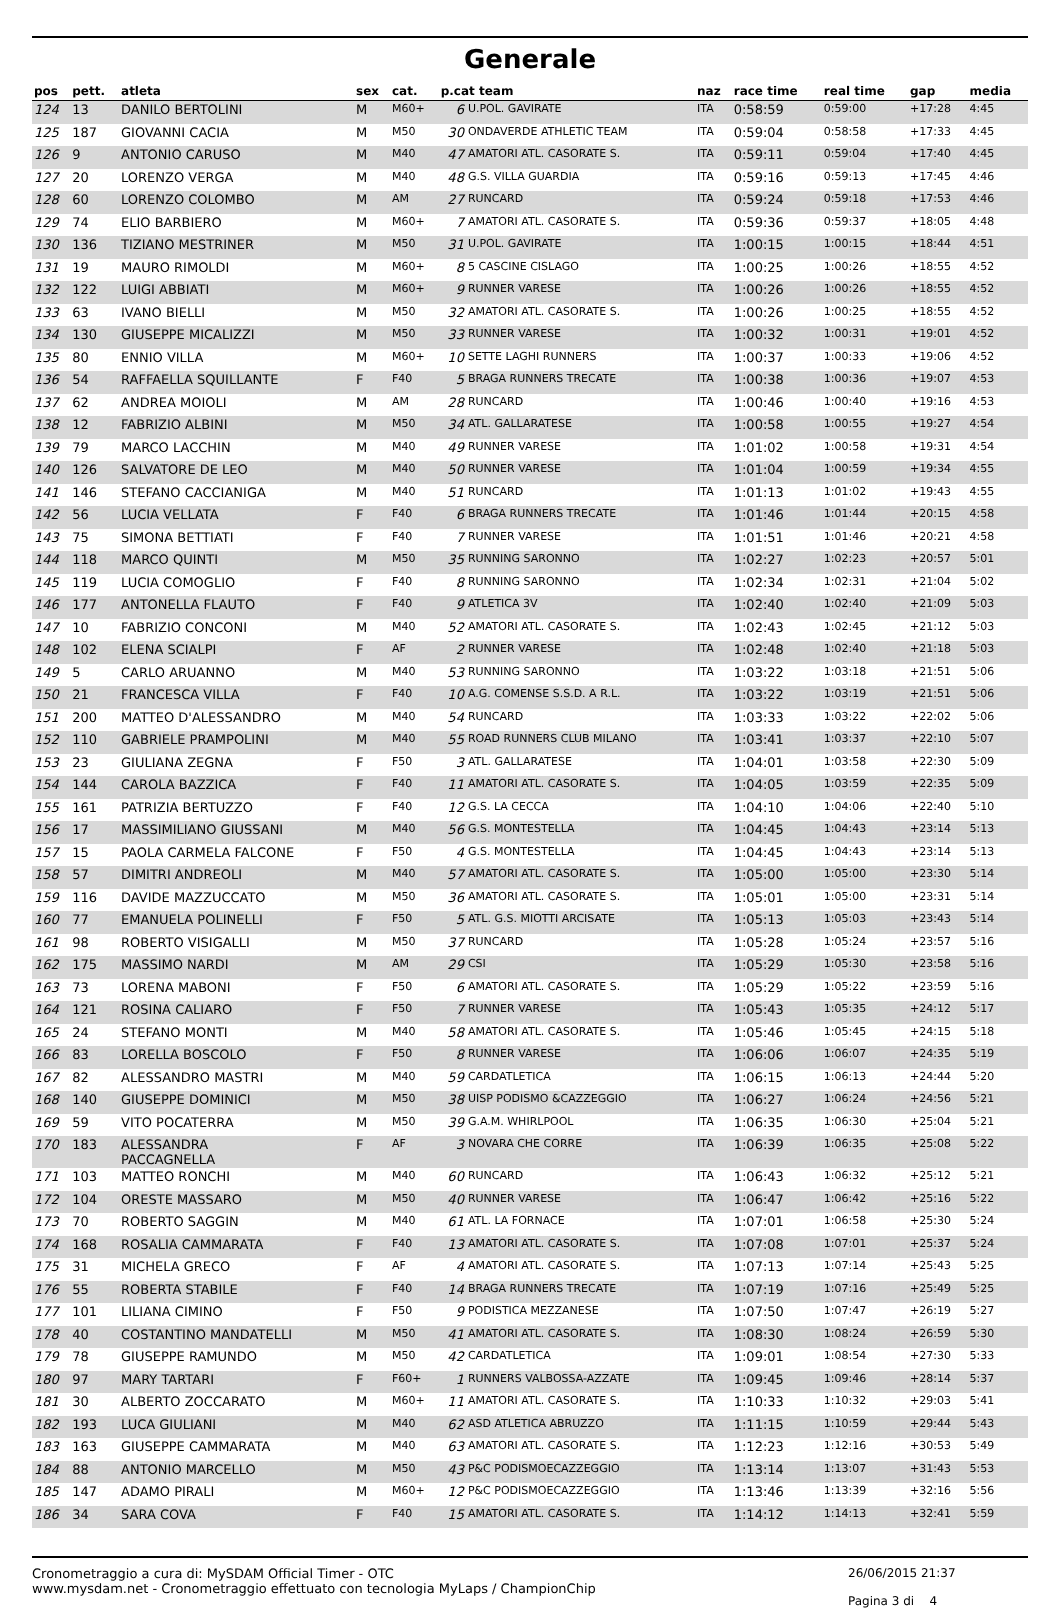Generale
| pos | pett. | atleta | sex | cat. | p.cat team | | naz | race time | real time | gap | media |
| --- | --- | --- | --- | --- | --- | --- | --- | --- | --- | --- | --- |
| 124 | 13 | DANILO BERTOLINI | M | M60+ | 6 | U.POL. GAVIRATE | ITA | 0:58:59 | 0:59:00 | +17:28 | 4:45 |
| 125 | 187 | GIOVANNI CACIA | M | M50 | 30 | ONDAVERDE ATHLETIC TEAM | ITA | 0:59:04 | 0:58:58 | +17:33 | 4:45 |
| 126 | 9 | ANTONIO CARUSO | M | M40 | 47 | AMATORI ATL. CASORATE S. | ITA | 0:59:11 | 0:59:04 | +17:40 | 4:45 |
| 127 | 20 | LORENZO VERGA | M | M40 | 48 | G.S. VILLA GUARDIA | ITA | 0:59:16 | 0:59:13 | +17:45 | 4:46 |
| 128 | 60 | LORENZO COLOMBO | M | AM | 27 | RUNCARD | ITA | 0:59:24 | 0:59:18 | +17:53 | 4:46 |
| 129 | 74 | ELIO BARBIERO | M | M60+ | 7 | AMATORI ATL. CASORATE S. | ITA | 0:59:36 | 0:59:37 | +18:05 | 4:48 |
| 130 | 136 | TIZIANO MESTRINER | M | M50 | 31 | U.POL. GAVIRATE | ITA | 1:00:15 | 1:00:15 | +18:44 | 4:51 |
| 131 | 19 | MAURO RIMOLDI | M | M60+ | 8 | 5 CASCINE CISLAGO | ITA | 1:00:25 | 1:00:26 | +18:55 | 4:52 |
| 132 | 122 | LUIGI ABBIATI | M | M60+ | 9 | RUNNER VARESE | ITA | 1:00:26 | 1:00:26 | +18:55 | 4:52 |
| 133 | 63 | IVANO BIELLI | M | M50 | 32 | AMATORI ATL. CASORATE S. | ITA | 1:00:26 | 1:00:25 | +18:55 | 4:52 |
| 134 | 130 | GIUSEPPE MICALIZZI | M | M50 | 33 | RUNNER VARESE | ITA | 1:00:32 | 1:00:31 | +19:01 | 4:52 |
| 135 | 80 | ENNIO VILLA | M | M60+ | 10 | SETTE LAGHI RUNNERS | ITA | 1:00:37 | 1:00:33 | +19:06 | 4:52 |
| 136 | 54 | RAFFAELLA SQUILLANTE | F | F40 | 5 | BRAGA RUNNERS TRECATE | ITA | 1:00:38 | 1:00:36 | +19:07 | 4:53 |
| 137 | 62 | ANDREA MOIOLI | M | AM | 28 | RUNCARD | ITA | 1:00:46 | 1:00:40 | +19:16 | 4:53 |
| 138 | 12 | FABRIZIO ALBINI | M | M50 | 34 | ATL. GALLARATESE | ITA | 1:00:58 | 1:00:55 | +19:27 | 4:54 |
| 139 | 79 | MARCO LACCHIN | M | M40 | 49 | RUNNER VARESE | ITA | 1:01:02 | 1:00:58 | +19:31 | 4:54 |
| 140 | 126 | SALVATORE DE LEO | M | M40 | 50 | RUNNER VARESE | ITA | 1:01:04 | 1:00:59 | +19:34 | 4:55 |
| 141 | 146 | STEFANO CACCIANIGA | M | M40 | 51 | RUNCARD | ITA | 1:01:13 | 1:01:02 | +19:43 | 4:55 |
| 142 | 56 | LUCIA VELLATA | F | F40 | 6 | BRAGA RUNNERS TRECATE | ITA | 1:01:46 | 1:01:44 | +20:15 | 4:58 |
| 143 | 75 | SIMONA BETTIATI | F | F40 | 7 | RUNNER VARESE | ITA | 1:01:51 | 1:01:46 | +20:21 | 4:58 |
| 144 | 118 | MARCO QUINTI | M | M50 | 35 | RUNNING SARONNO | ITA | 1:02:27 | 1:02:23 | +20:57 | 5:01 |
| 145 | 119 | LUCIA COMOGLIO | F | F40 | 8 | RUNNING SARONNO | ITA | 1:02:34 | 1:02:31 | +21:04 | 5:02 |
| 146 | 177 | ANTONELLA FLAUTO | F | F40 | 9 | ATLETICA 3V | ITA | 1:02:40 | 1:02:40 | +21:09 | 5:03 |
| 147 | 10 | FABRIZIO CONCONI | M | M40 | 52 | AMATORI ATL. CASORATE S. | ITA | 1:02:43 | 1:02:45 | +21:12 | 5:03 |
| 148 | 102 | ELENA SCIALPI | F | AF | 2 | RUNNER VARESE | ITA | 1:02:48 | 1:02:40 | +21:18 | 5:03 |
| 149 | 5 | CARLO ARUANNO | M | M40 | 53 | RUNNING SARONNO | ITA | 1:03:22 | 1:03:18 | +21:51 | 5:06 |
| 150 | 21 | FRANCESCA VILLA | F | F40 | 10 | A.G. COMENSE S.S.D. A R.L. | ITA | 1:03:22 | 1:03:19 | +21:51 | 5:06 |
| 151 | 200 | MATTEO D'ALESSANDRO | M | M40 | 54 | RUNCARD | ITA | 1:03:33 | 1:03:22 | +22:02 | 5:06 |
| 152 | 110 | GABRIELE PRAMPOLINI | M | M40 | 55 | ROAD RUNNERS CLUB MILANO | ITA | 1:03:41 | 1:03:37 | +22:10 | 5:07 |
| 153 | 23 | GIULIANA ZEGNA | F | F50 | 3 | ATL. GALLARATESE | ITA | 1:04:01 | 1:03:58 | +22:30 | 5:09 |
| 154 | 144 | CAROLA BAZZICA | F | F40 | 11 | AMATORI ATL. CASORATE S. | ITA | 1:04:05 | 1:03:59 | +22:35 | 5:09 |
| 155 | 161 | PATRIZIA BERTUZZO | F | F40 | 12 | G.S. LA CECCA | ITA | 1:04:10 | 1:04:06 | +22:40 | 5:10 |
| 156 | 17 | MASSIMILIANO GIUSSANI | M | M40 | 56 | G.S. MONTESTELLA | ITA | 1:04:45 | 1:04:43 | +23:14 | 5:13 |
| 157 | 15 | PAOLA CARMELA FALCONE | F | F50 | 4 | G.S. MONTESTELLA | ITA | 1:04:45 | 1:04:43 | +23:14 | 5:13 |
| 158 | 57 | DIMITRI ANDREOLI | M | M40 | 57 | AMATORI ATL. CASORATE S. | ITA | 1:05:00 | 1:05:00 | +23:30 | 5:14 |
| 159 | 116 | DAVIDE MAZZUCCATO | M | M50 | 36 | AMATORI ATL. CASORATE S. | ITA | 1:05:01 | 1:05:00 | +23:31 | 5:14 |
| 160 | 77 | EMANUELA POLINELLI | F | F50 | 5 | ATL. G.S. MIOTTI ARCISATE | ITA | 1:05:13 | 1:05:03 | +23:43 | 5:14 |
| 161 | 98 | ROBERTO VISIGALLI | M | M50 | 37 | RUNCARD | ITA | 1:05:28 | 1:05:24 | +23:57 | 5:16 |
| 162 | 175 | MASSIMO NARDI | M | AM | 29 | CSI | ITA | 1:05:29 | 1:05:30 | +23:58 | 5:16 |
| 163 | 73 | LORENA MABONI | F | F50 | 6 | AMATORI ATL. CASORATE S. | ITA | 1:05:29 | 1:05:22 | +23:59 | 5:16 |
| 164 | 121 | ROSINA CALIARO | F | F50 | 7 | RUNNER VARESE | ITA | 1:05:43 | 1:05:35 | +24:12 | 5:17 |
| 165 | 24 | STEFANO MONTI | M | M40 | 58 | AMATORI ATL. CASORATE S. | ITA | 1:05:46 | 1:05:45 | +24:15 | 5:18 |
| 166 | 83 | LORELLA BOSCOLO | F | F50 | 8 | RUNNER VARESE | ITA | 1:06:06 | 1:06:07 | +24:35 | 5:19 |
| 167 | 82 | ALESSANDRO MASTRI | M | M40 | 59 | CARDATLETICA | ITA | 1:06:15 | 1:06:13 | +24:44 | 5:20 |
| 168 | 140 | GIUSEPPE DOMINICI | M | M50 | 38 | UISP PODISMO &CAZZEGGIO | ITA | 1:06:27 | 1:06:24 | +24:56 | 5:21 |
| 169 | 59 | VITO POCATERRA | M | M50 | 39 | G.A.M. WHIRLPOOL | ITA | 1:06:35 | 1:06:30 | +25:04 | 5:21 |
| 170 | 183 | ALESSANDRA PACCAGNELLA | F | AF | 3 | NOVARA CHE CORRE | ITA | 1:06:39 | 1:06:35 | +25:08 | 5:22 |
| 171 | 103 | MATTEO RONCHI | M | M40 | 60 | RUNCARD | ITA | 1:06:43 | 1:06:32 | +25:12 | 5:21 |
| 172 | 104 | ORESTE MASSARO | M | M50 | 40 | RUNNER VARESE | ITA | 1:06:47 | 1:06:42 | +25:16 | 5:22 |
| 173 | 70 | ROBERTO SAGGIN | M | M40 | 61 | ATL. LA FORNACE | ITA | 1:07:01 | 1:06:58 | +25:30 | 5:24 |
| 174 | 168 | ROSALIA CAMMARATA | F | F40 | 13 | AMATORI ATL. CASORATE S. | ITA | 1:07:08 | 1:07:01 | +25:37 | 5:24 |
| 175 | 31 | MICHELA GRECO | F | AF | 4 | AMATORI ATL. CASORATE S. | ITA | 1:07:13 | 1:07:14 | +25:43 | 5:25 |
| 176 | 55 | ROBERTA STABILE | F | F40 | 14 | BRAGA RUNNERS TRECATE | ITA | 1:07:19 | 1:07:16 | +25:49 | 5:25 |
| 177 | 101 | LILIANA CIMINO | F | F50 | 9 | PODISTICA MEZZANESE | ITA | 1:07:50 | 1:07:47 | +26:19 | 5:27 |
| 178 | 40 | COSTANTINO MANDATELLI | M | M50 | 41 | AMATORI ATL. CASORATE S. | ITA | 1:08:30 | 1:08:24 | +26:59 | 5:30 |
| 179 | 78 | GIUSEPPE RAMUNDO | M | M50 | 42 | CARDATLETICA | ITA | 1:09:01 | 1:08:54 | +27:30 | 5:33 |
| 180 | 97 | MARY TARTARI | F | F60+ | 1 | RUNNERS VALBOSSA-AZZATE | ITA | 1:09:45 | 1:09:46 | +28:14 | 5:37 |
| 181 | 30 | ALBERTO ZOCCARATO | M | M60+ | 11 | AMATORI ATL. CASORATE S. | ITA | 1:10:33 | 1:10:32 | +29:03 | 5:41 |
| 182 | 193 | LUCA GIULIANI | M | M40 | 62 | ASD ATLETICA ABRUZZO | ITA | 1:11:15 | 1:10:59 | +29:44 | 5:43 |
| 183 | 163 | GIUSEPPE CAMMARATA | M | M40 | 63 | AMATORI ATL. CASORATE S. | ITA | 1:12:23 | 1:12:16 | +30:53 | 5:49 |
| 184 | 88 | ANTONIO MARCELLO | M | M50 | 43 | P&C PODISMOECAZZEGGIO | ITA | 1:13:14 | 1:13:07 | +31:43 | 5:53 |
| 185 | 147 | ADAMO PIRALI | M | M60+ | 12 | P&C PODISMOECAZZEGGIO | ITA | 1:13:46 | 1:13:39 | +32:16 | 5:56 |
| 186 | 34 | SARA COVA | F | F40 | 15 | AMATORI ATL. CASORATE S. | ITA | 1:14:12 | 1:14:13 | +32:41 | 5:59 |
Cronometraggio a cura di: MySDAM Official Timer - OTC
www.mysdam.net - Cronometraggio effettuato con tecnologia MyLaps / ChampionChip
26/06/2015 21:37
Pagina 3 di 4